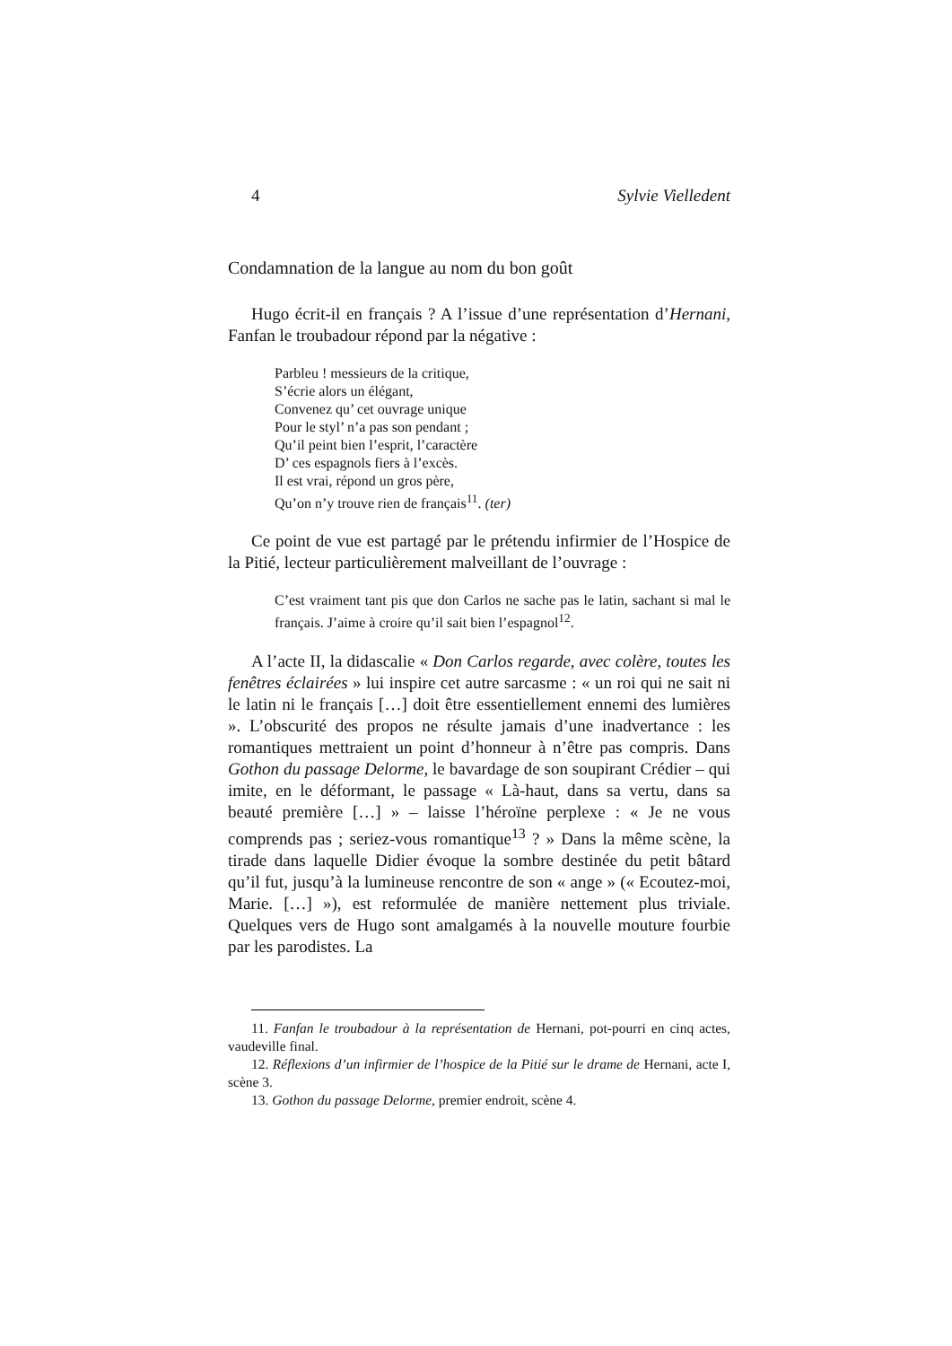4 Sylvie Vielledent
Condamnation de la langue au nom du bon goût
Hugo écrit-il en français ? A l’issue d’une représentation d’Hernani, Fanfan le troubadour répond par la négative :
Parbleu ! messieurs de la critique,
S’écrie alors un élégant,
Convenez qu’ cet ouvrage unique
Pour le styl’ n’a pas son pendant ;
Qu’il peint bien l’esprit, l’caractère
D’ ces espagnols fiers à l’excès.
Il est vrai, répond un gros père,
Qu’on n’y trouve rien de français<sup>11</sup>. (ter)
Ce point de vue est partagé par le prétendu infirmier de l’Hospice de la Pitié, lecteur particulièrement malveillant de l’ouvrage :
C’est vraiment tant pis que don Carlos ne sache pas le latin, sachant si mal le français. J’aime à croire qu’il sait bien l’espagnol<sup>12</sup>.
A l’acte II, la didascalie « Don Carlos regarde, avec colère, toutes les fenêtres éclairées » lui inspire cet autre sarcasme : « un roi qui ne sait ni le latin ni le français […] doit être essentiellement ennemi des lumières ». L’obscurité des propos ne résulte jamais d’une inadvertance : les romantiques mettraient un point d’honneur à n’être pas compris. Dans Gothon du passage Delorme, le bavardage de son soupirant Crédier – qui imite, en le déformant, le passage « Là-haut, dans sa vertu, dans sa beauté première […] » – laisse l’héroïne perplexe : « Je ne vous comprends pas ; seriez-vous romantique<sup>13</sup> ? » Dans la même scène, la tirade dans laquelle Didier évoque la sombre destinée du petit bâtard qu’il fut, jusqu’à la lumineuse rencontre de son « ange » (« Ecoutez-moi, Marie. […] »), est reformulée de manière nettement plus triviale. Quelques vers de Hugo sont amalgamés à la nouvelle mouture fourbie par les parodistes. La
11. Fanfan le troubadour à la représentation de Hernani, pot-pourri en cinq actes, vaudeville final.
12. Réflexions d’un infirmier de l’hospice de la Pitié sur le drame de Hernani, acte I, scène 3.
13. Gothon du passage Delorme, premier endroit, scène 4.